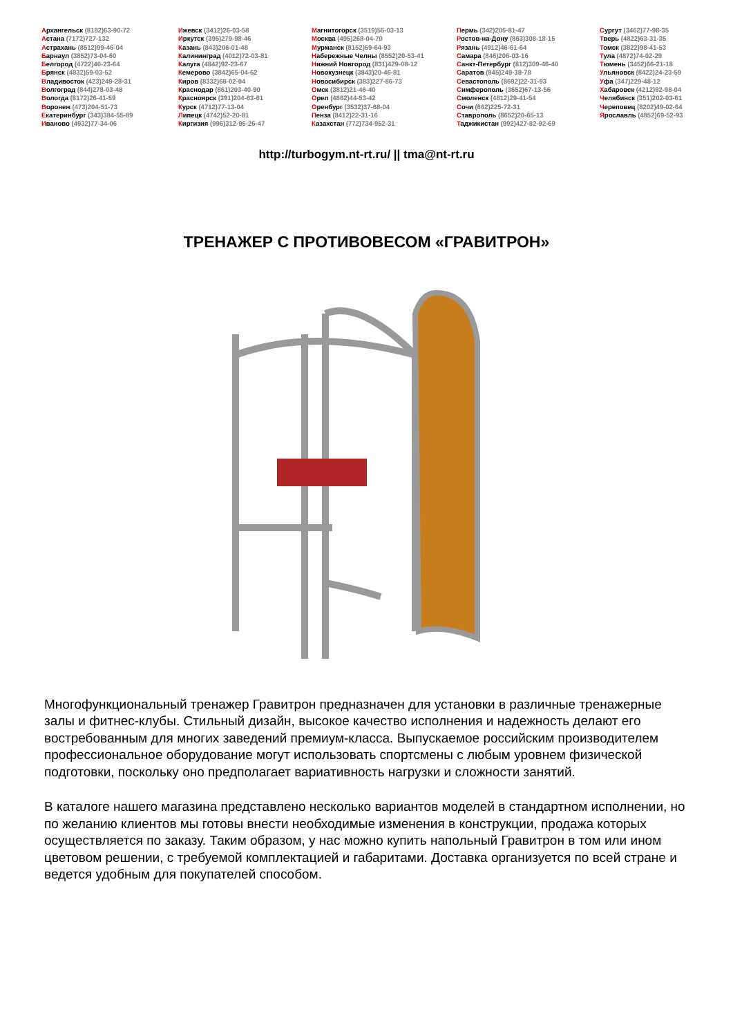Архангельск (8182)63-90-72
Астана (7172)727-132
Астрахань (8512)99-46-04
Барнаул (3852)73-04-60
Белгород (4722)40-23-64
Брянск (4832)59-03-52
Владивосток (423)249-28-31
Волгоград (844)278-03-48
Вологда (8172)26-41-59
Воронеж (473)204-51-73
Екатеринбург (343)384-55-89
Иваново (4932)77-34-06
Ижевск (3412)26-03-58
Иркутск (395)279-98-46
Казань (843)206-01-48
Калининград (4012)72-03-81
Калуга (4842)92-23-67
Кемерово (3842)65-04-62
Киров (8332)68-02-04
Краснодар (861)203-40-90
Красноярск (391)204-63-61
Курск (4712)77-13-04
Липецк (4742)52-20-81
Киргизия (996)312-96-26-47
Магнитогорск (3519)55-03-13
Москва (495)268-04-70
Мурманск (8152)59-64-93
Набережные Челны (8552)20-53-41
Нижний Новгород (831)429-08-12
Новокузнецк (3843)20-46-81
Новосибирск (383)227-86-73
Омск (3812)21-46-40
Орел (4862)44-53-42
Оренбург (3532)37-68-04
Пенза (8412)22-31-16
Казахстан (772)734-952-31
Пермь (342)205-81-47
Ростов-на-Дону (863)308-18-15
Рязань (4912)46-61-64
Самара (846)206-03-16
Санкт-Петербург (812)309-46-40
Саратов (845)249-38-78
Севастополь (8692)22-31-93
Симферополь (3652)67-13-56
Смоленск (4812)29-41-54
Сочи (862)225-72-31
Ставрополь (8652)20-65-13
Таджикистан (992)427-82-92-69
Сургут (3462)77-98-35
Тверь (4822)63-31-35
Томск (3822)98-41-53
Тула (4872)74-02-29
Тюмень (3452)66-21-18
Ульяновск (8422)24-23-59
Уфа (347)229-48-12
Хабаровск (4212)92-98-04
Челябинск (351)202-03-61
Череповец (8202)49-02-64
Ярославль (4852)69-52-93
http://turbogym.nt-rt.ru/ || tma@nt-rt.ru
ТРЕНАЖЕР С ПРОТИВОВЕСОМ «ГРАВИТРОН»
Многофункциональный тренажер Гравитрон предназначен для установки в различные тренажерные залы и фитнес-клубы. Стильный дизайн, высокое качество исполнения и надежность делают его востребованным для многих заведений премиум-класса. Выпускаемое российским производителем профессиональное оборудование могут использовать спортсмены с любым уровнем физической подготовки, поскольку оно предполагает вариативность нагрузки и сложности занятий.
В каталоге нашего магазина представлено несколько вариантов моделей в стандартном исполнении, но по желанию клиентов мы готовы внести необходимые изменения в конструкции, продажа которых осуществляется по заказу. Таким образом, у нас можно купить напольный Гравитрон в том или ином цветовом решении, с требуемой комплектацией и габаритами. Доставка организуется по всей стране и ведется удобным для покупателей способом.